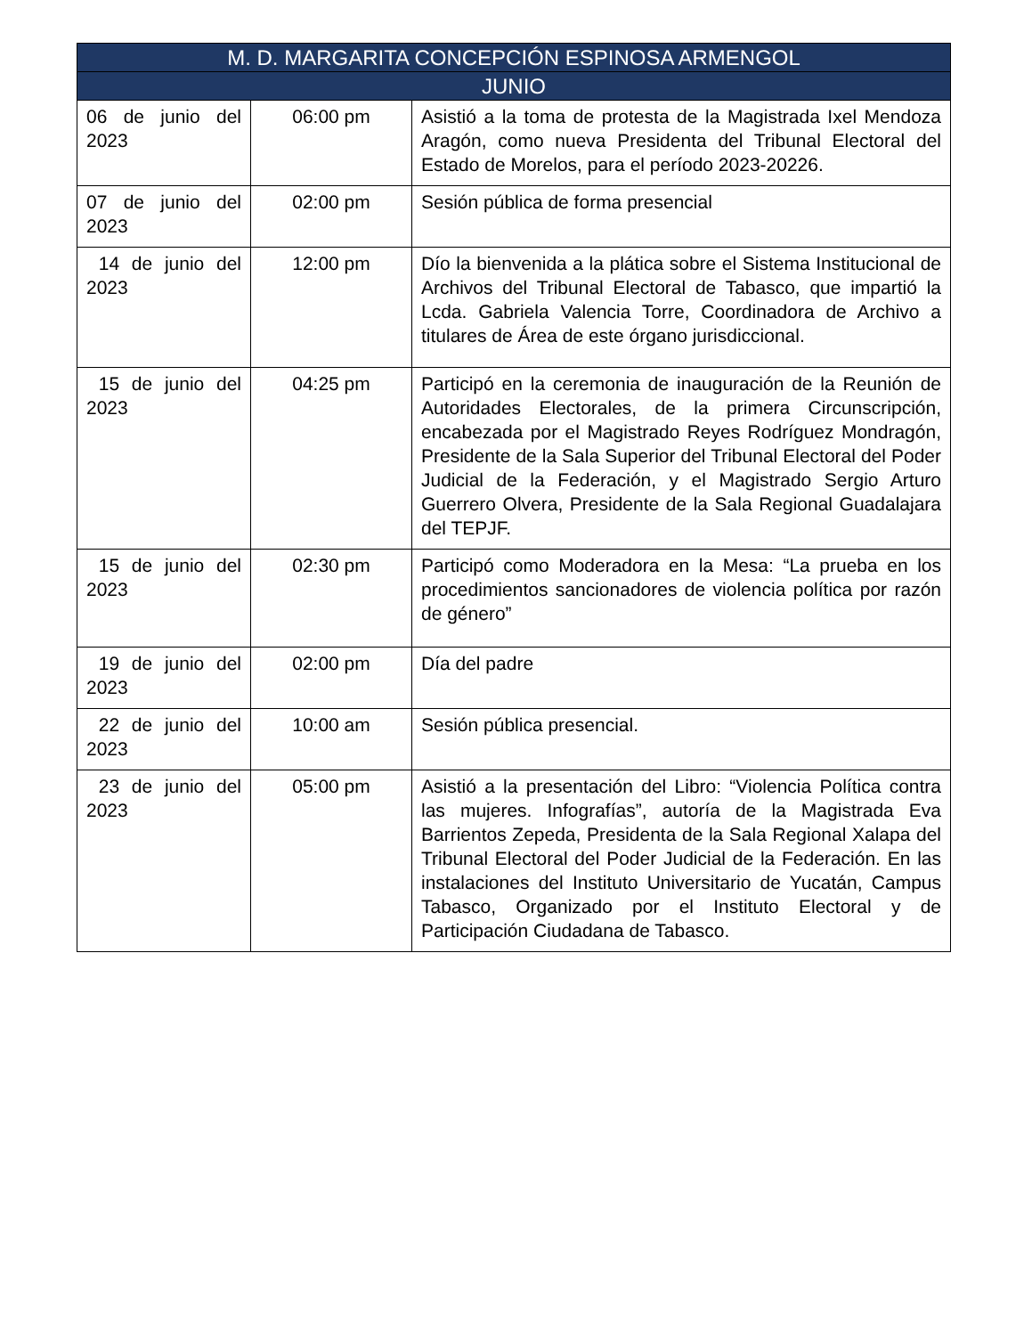| M. D. MARGARITA CONCEPCIÓN ESPINOSA ARMENGOL | | |
| --- | --- | --- |
| JUNIO | | |
| 06 de junio del 2023 | 06:00 pm | Asistió a la toma de protesta de la Magistrada Ixel Mendoza Aragón, como nueva Presidenta del Tribunal Electoral del Estado de Morelos, para el período 2023-20226. |
| 07 de junio del 2023 | 02:00 pm | Sesión pública de forma presencial |
| 14 de junio del 2023 | 12:00 pm | Dío la bienvenida a la plática sobre el Sistema Institucional de Archivos del Tribunal Electoral de Tabasco, que impartió la Lcda. Gabriela Valencia Torre, Coordinadora de Archivo a titulares de Área de este órgano jurisdiccional. |
| 15 de junio del 2023 | 04:25 pm | Participó en la ceremonia de inauguración de la Reunión de Autoridades Electorales, de la primera Circunscripción, encabezada por el Magistrado Reyes Rodríguez Mondragón, Presidente de la Sala Superior del Tribunal Electoral del Poder Judicial de la Federación, y el Magistrado Sergio Arturo Guerrero Olvera, Presidente de la Sala Regional Guadalajara del TEPJF. |
| 15 de junio del 2023 | 02:30 pm | Participó como Moderadora en la Mesa: “La prueba en los procedimientos sancionadores de violencia política por razón de género” |
| 19 de junio del 2023 | 02:00 pm | Día del padre |
| 22 de junio del 2023 | 10:00 am | Sesión pública presencial. |
| 23 de junio del 2023 | 05:00 pm | Asistió a la presentación del Libro: “Violencia Política contra las mujeres. Infografías”, autoría de la Magistrada Eva Barrientos Zepeda, Presidenta de la Sala Regional Xalapa del Tribunal Electoral del Poder Judicial de la Federación. En las instalaciones del Instituto Universitario de Yucatán, Campus Tabasco, Organizado por el Instituto Electoral y de Participación Ciudadana de Tabasco. |